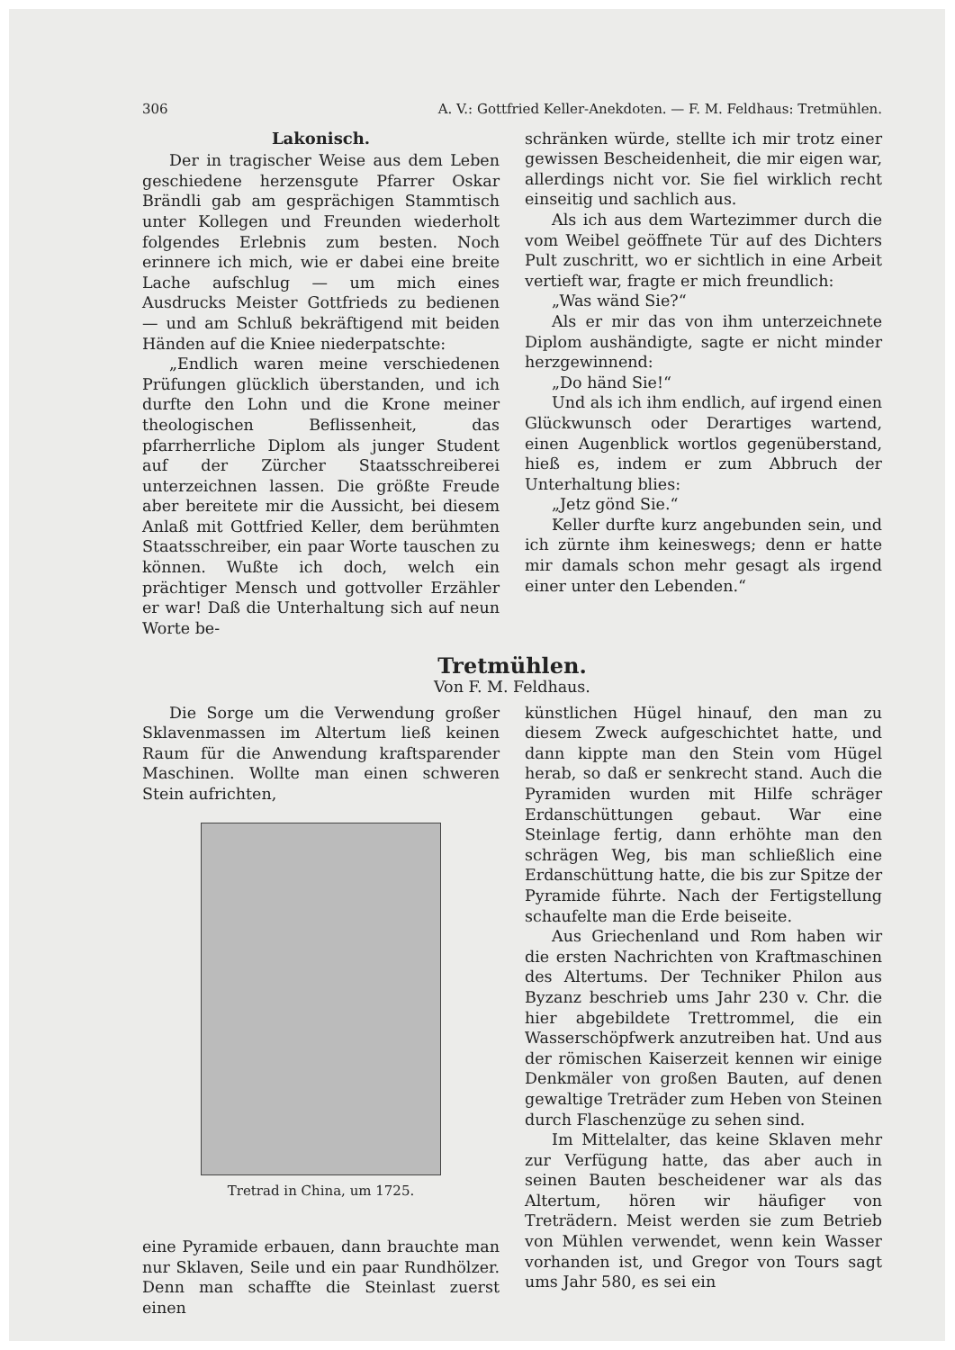306 A. V.: Gottfried Keller-Anekdoten. — F. M. Feldhaus: Tretmühlen.
Lakonisch.
Der in tragischer Weise aus dem Leben geschiedene herzensgute Pfarrer Oskar Brändli gab am gesprächigen Stammtisch unter Kollegen und Freunden wiederholt folgendes Erlebnis zum besten. Noch erinnere ich mich, wie er dabei eine breite Lache aufschlug — um mich eines Ausdrucks Meister Gottfrieds zu bedienen — und am Schluß bekräftigend mit beiden Händen auf die Kniee niederpatschte:
„Endlich waren meine verschiedenen Prüfungen glücklich überstanden, und ich durfte den Lohn und die Krone meiner theologischen Beflissenheit, das pfarrherrliche Diplom als junger Student auf der Zürcher Staatsschreiberei unterzeichnen lassen. Die größte Freude aber bereitete mir die Aussicht, bei diesem Anlaß mit Gottfried Keller, dem berühmten Staatsschreiber, ein paar Worte tauschen zu können. Wußte ich doch, welch ein prächtiger Mensch und gottvoller Erzähler er war! Daß die Unterhaltung sich auf neun Worte be-
schränken würde, stellte ich mir trotz einer gewissen Bescheidenheit, die mir eigen war, allerdings nicht vor. Sie fiel wirklich recht einseitig und sachlich aus.
Als ich aus dem Wartezimmer durch die vom Weibel geöffnete Tür auf des Dichters Pult zuschritt, wo er sichtlich in eine Arbeit vertieft war, fragte er mich freundlich:
„Was wänd Sie?“
Als er mir das von ihm unterzeichnete Diplom aushändigte, sagte er nicht minder herzgewinnend:
„Do händ Sie!“
Und als ich ihm endlich, auf irgend einen Glückwunsch oder Derartiges wartend, einen Augenblick wortlos gegenüberstand, hieß es, indem er zum Abbruch der Unterhaltung blies:
„Jetz gönd Sie.“
Keller durfte kurz angebunden sein, und ich zürnte ihm keineswegs; denn er hatte mir damals schon mehr gesagt als irgend einer unter den Lebenden.“
Tretmühlen.
Von F. M. Feldhaus.
Die Sorge um die Verwendung großer Sklavenmassen im Altertum ließ keinen Raum für die Anwendung kraftsparender Maschinen. Wollte man einen schweren Stein aufrichten,
Tretrad in China, um 1725.
eine Pyramide erbauen, dann brauchte man nur Sklaven, Seile und ein paar Rundhölzer. Denn man schaffte die Steinlast zuerst einen
künstlichen Hügel hinauf, den man zu diesem Zweck aufgeschichtet hatte, und dann kippte man den Stein vom Hügel herab, so daß er senkrecht stand. Auch die Pyramiden wurden mit Hilfe schräger Erdanschüttungen gebaut. War eine Steinlage fertig, dann erhöhte man den schrägen Weg, bis man schließlich eine Erdanschüttung hatte, die bis zur Spitze der Pyramide führte. Nach der Fertigstellung schaufelte man die Erde beiseite.
Aus Griechenland und Rom haben wir die ersten Nachrichten von Kraftmaschinen des Altertums. Der Techniker Philon aus Byzanz beschrieb ums Jahr 230 v. Chr. die hier abgebildete Trettrommel, die ein Wasserschöpfwerk anzutreiben hat. Und aus der römischen Kaiserzeit kennen wir einige Denkmäler von großen Bauten, auf denen gewaltige Treträder zum Heben von Steinen durch Flaschenzüge zu sehen sind.
Im Mittelalter, das keine Sklaven mehr zur Verfügung hatte, das aber auch in seinen Bauten bescheidener war als das Altertum, hören wir häufiger von Treträdern. Meist werden sie zum Betrieb von Mühlen verwendet, wenn kein Wasser vorhanden ist, und Gregor von Tours sagt ums Jahr 580, es sei ein